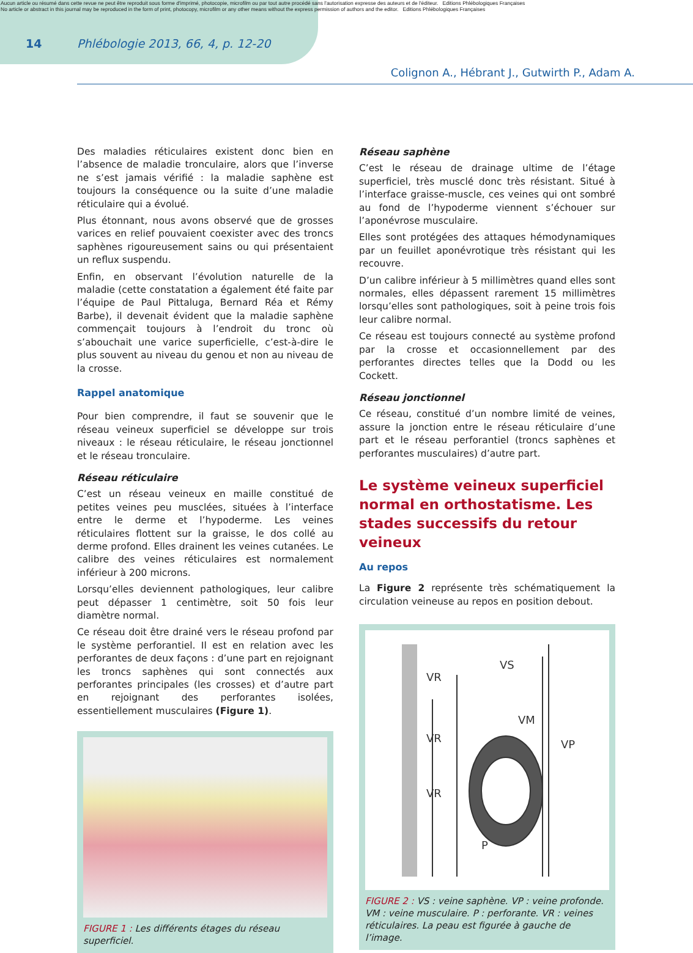Aucun article ou résumé dans cette revue ne peut être reproduit sous forme d'imprimé, photocopie, microfilm ou par tout autre procédé sans l'autorisation expresse des auteurs et de l'éditeur. Editions Phlébologiques Françaises
No article or abstract in this journal may be reproduced in the form of print, photocopy, microfilm or any other means without the express permission of authors and the editor. Editions Phlébologiques Françaises
14 Phlébologie 2013, 66, 4, p. 12-20
Colignon A., Hébrant J., Gutwirth P., Adam A.
Des maladies réticulaires existent donc bien en l’absence de maladie tronculaire, alors que l’inverse ne s’est jamais vérifié : la maladie saphène est toujours la conséquence ou la suite d’une maladie réticulaire qui a évolué.
Plus étonnant, nous avons observé que de grosses varices en relief pouvaient coexister avec des troncs saphènes rigoureusement sains ou qui présentaient un reflux suspendu.
Enfin, en observant l’évolution naturelle de la maladie (cette constatation a également été faite par l’équipe de Paul Pittaluga, Bernard Réa et Rémy Barbe), il devenait évident que la maladie saphène commençait toujours à l’endroit du tronc où s’abouchait une varice superficielle, c’est-à-dire le plus souvent au niveau du genou et non au niveau de la crosse.
Rappel anatomique
Pour bien comprendre, il faut se souvenir que le réseau veineux superficiel se développe sur trois niveaux : le réseau réticulaire, le réseau jonctionnel et le réseau tronculaire.
Réseau réticulaire
C’est un réseau veineux en maille constitué de petites veines peu musclées, situées à l’interface entre le derme et l’hypoderme. Les veines réticulaires flottent sur la graisse, le dos collé au derme profond. Elles drainent les veines cutanées. Le calibre des veines réticulaires est normalement inférieur à 200 microns.
Lorsqu’elles deviennent pathologiques, leur calibre peut dépasser 1 centimètre, soit 50 fois leur diamètre normal.
Ce réseau doit être drainé vers le réseau profond par le système perforantiel. Il est en relation avec les perforantes de deux façons : d’une part en rejoignant les troncs saphènes qui sont connectés aux perforantes principales (les crosses) et d’autre part en rejoignant des perforantes isolées, essentiellement musculaires (Figure 1).
FIGURE 1 : Les différents étages du réseau superficiel.
Réseau saphène
C’est le réseau de drainage ultime de l’étage superficiel, très musclé donc très résistant. Situé à l’interface graisse-muscle, ces veines qui ont sombré au fond de l’hypoderme viennent s’échouer sur l’aponévrose musculaire.
Elles sont protégées des attaques hémodynamiques par un feuillet aponévrotique très résistant qui les recouvre.
D’un calibre inférieur à 5 millimètres quand elles sont normales, elles dépassent rarement 15 millimètres lorsqu’elles sont pathologiques, soit à peine trois fois leur calibre normal.
Ce réseau est toujours connecté au système profond par la crosse et occasionnellement par des perforantes directes telles que la Dodd ou les Cockett.
Réseau jonctionnel
Ce réseau, constitué d’un nombre limité de veines, assure la jonction entre le réseau réticulaire d’une part et le réseau perforantiel (troncs saphènes et perforantes musculaires) d’autre part.
Le système veineux superficiel normal en orthostatisme. Les stades successifs du retour veineux
Au repos
La Figure 2 représente très schématiquement la circulation veineuse au repos en position debout.
VS
VR
VR
VR
VM
VP
P
FIGURE 2 : VS : veine saphène. VP : veine profonde. VM : veine musculaire. P : perforante. VR : veines réticulaires. La peau est figurée à gauche de l’image.